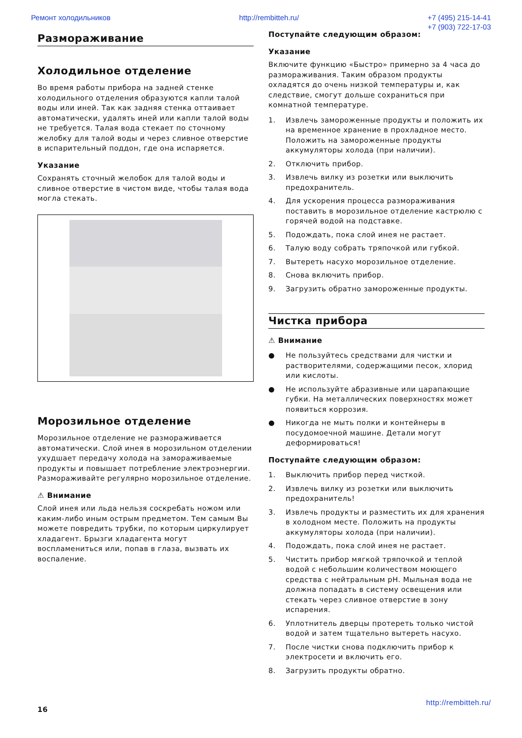Ремонт холодильников http://rembitteh.ru/ +7 (495) 215-14-41
+7 (903) 722-17-03
Размораживание
Холодильное отделение
Во время работы прибора на задней стенке холодильного отделения образуются капли талой воды или иней. Так как задняя стенка оттаивает автоматически, удалять иней или капли талой воды не требуется. Талая вода стекает по сточному желобку для талой воды и через сливное отверстие в испарительный поддон, где она испаряется.
Указание
Сохранять сточный желобок для талой воды и сливное отверстие в чистом виде, чтобы талая вода могла стекать.
Морозильное отделение
Морозильное отделение не размораживается автоматически. Слой инея в морозильном отделении ухудшает передачу холода на замораживаемые продукты и повышает потребление электроэнергии. Размораживайте регулярно морозильное отделение.
⚠ Внимание
Слой инея или льда нельзя соскребать ножом или каким-либо иным острым предметом. Тем самым Вы можете повредить трубки, по которым циркулирует хладагент. Брызги хладагента могут воспламениться или, попав в глаза, вызвать их воспаление.
Поступайте следующим образом:
Указание
Включите функцию «Быстро» примерно за 4 часа до размораживания. Таким образом продукты охладятся до очень низкой температуры и, как следствие, смогут дольше сохраниться при комнатной температуре.
1. Извлечь замороженные продукты и положить их на временное хранение в прохладное место. Положить на замороженные продукты аккумуляторы холода (при наличии).
2. Отключить прибор.
3. Извлечь вилку из розетки или выключить предохранитель.
4. Для ускорения процесса размораживания поставить в морозильное отделение кастрюлю с горячей водой на подставке.
5. Подождать, пока слой инея не растает.
6. Талую воду собрать тряпочкой или губкой.
7. Вытереть насухо морозильное отделение.
8. Снова включить прибор.
9. Загрузить обратно замороженные продукты.
Чистка прибора
⚠ Внимание
● Не пользуйтесь средствами для чистки и растворителями, содержащими песок, хлорид или кислоты.
● Не используйте абразивные или царапающие губки. На металлических поверхностях может появиться коррозия.
● Никогда не мыть полки и контейнеры в посудомоечной машине. Детали могут деформироваться!
Поступайте следующим образом:
1. Выключить прибор перед чисткой.
2. Извлечь вилку из розетки или выключить предохранитель!
3. Извлечь продукты и разместить их для хранения в холодном месте. Положить на продукты аккумуляторы холода (при наличии).
4. Подождать, пока слой инея не растает.
5. Чистить прибор мягкой тряпочкой и теплой водой с небольшим количеством моющего средства с нейтральным pH. Мыльная вода не должна попадать в систему освещения или стекать через сливное отверстие в зону испарения.
6. Уплотнитель дверцы протереть только чистой водой и затем тщательно вытереть насухо.
7. После чистки снова подключить прибор к электросети и включить его.
8. Загрузить продукты обратно.
http://rembitteh.ru/
16